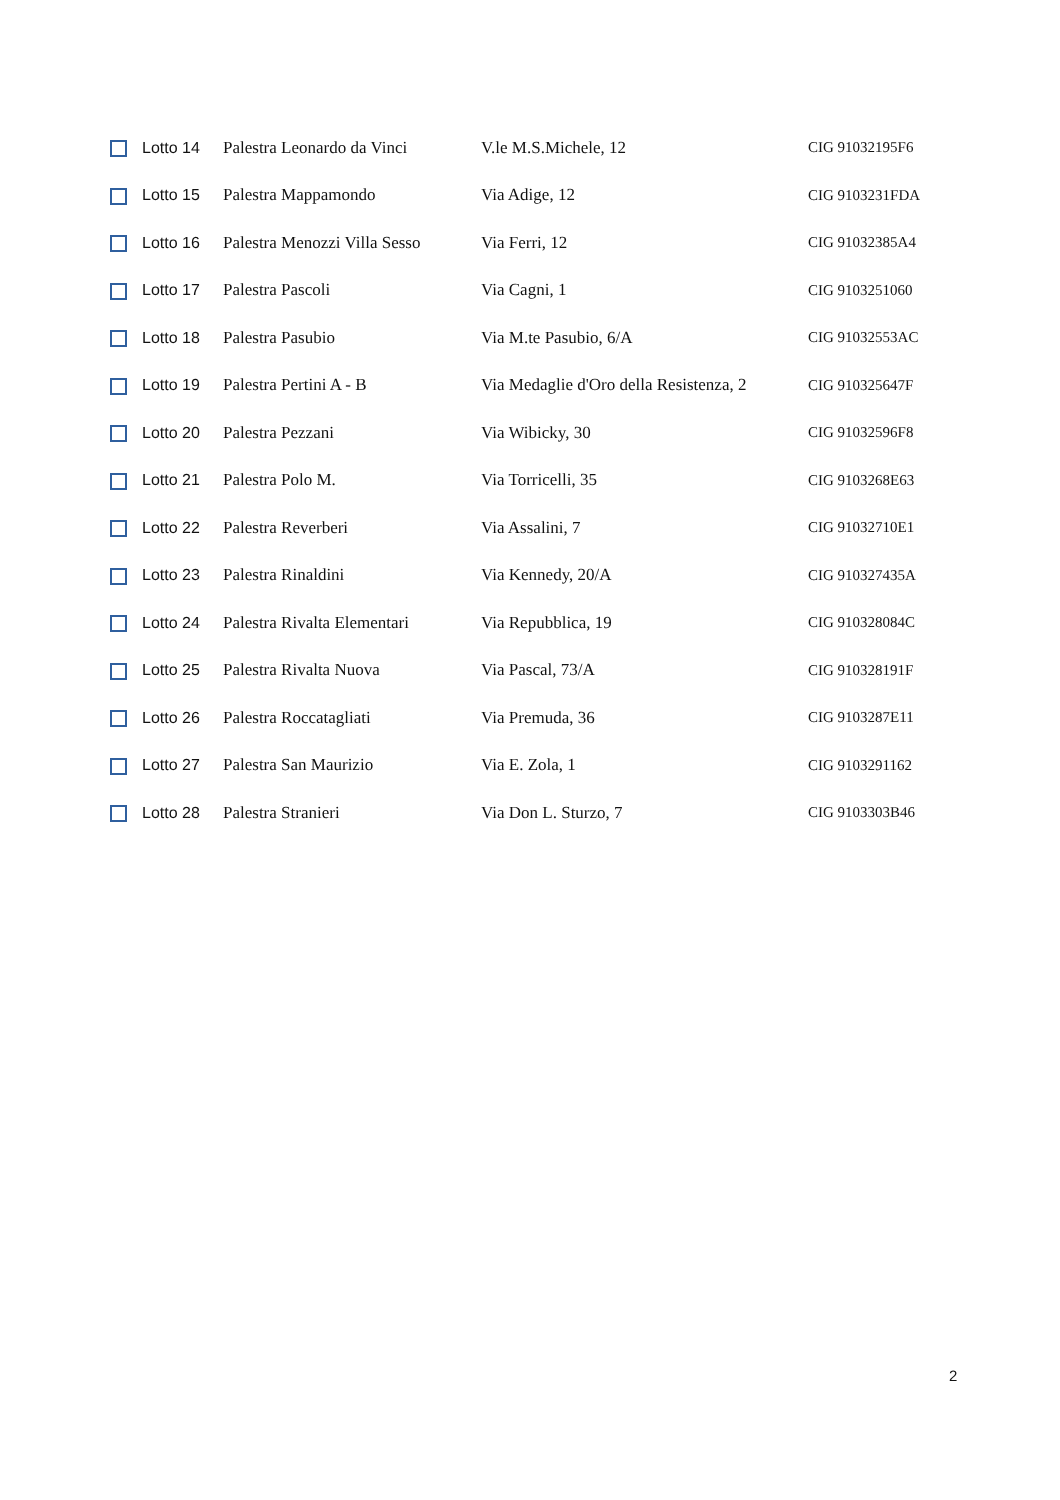| | Lotto 14 | Palestra Leonardo da Vinci | V.le M.S.Michele, 12 | CIG 91032195F6 |
| | Lotto 15 | Palestra Mappamondo | Via Adige, 12 | CIG 9103231FDA |
| | Lotto 16 | Palestra Menozzi Villa Sesso | Via Ferri, 12 | CIG 91032385A4 |
| | Lotto 17 | Palestra Pascoli | Via Cagni, 1 | CIG 9103251060 |
| | Lotto 18 | Palestra Pasubio | Via M.te Pasubio, 6/A | CIG 91032553AC |
| | Lotto 19 | Palestra Pertini A - B | Via Medaglie d'Oro della Resistenza, 2 | CIG 910325647F |
| | Lotto 20 | Palestra Pezzani | Via Wibicky, 30 | CIG 91032596F8 |
| | Lotto 21 | Palestra Polo M. | Via Torricelli, 35 | CIG 9103268E63 |
| | Lotto 22 | Palestra Reverberi | Via Assalini, 7 | CIG 91032710E1 |
| | Lotto 23 | Palestra Rinaldini | Via Kennedy, 20/A | CIG 910327435A |
| | Lotto 24 | Palestra Rivalta Elementari | Via Repubblica, 19 | CIG 910328084C |
| | Lotto 25 | Palestra Rivalta Nuova | Via Pascal, 73/A | CIG 910328191F |
| | Lotto 26 | Palestra Roccatagliati | Via Premuda, 36 | CIG 9103287E11 |
| | Lotto 27 | Palestra San Maurizio | Via E. Zola, 1 | CIG 9103291162 |
| | Lotto 28 | Palestra Stranieri | Via Don L. Sturzo, 7 | CIG 9103303B46 |
2